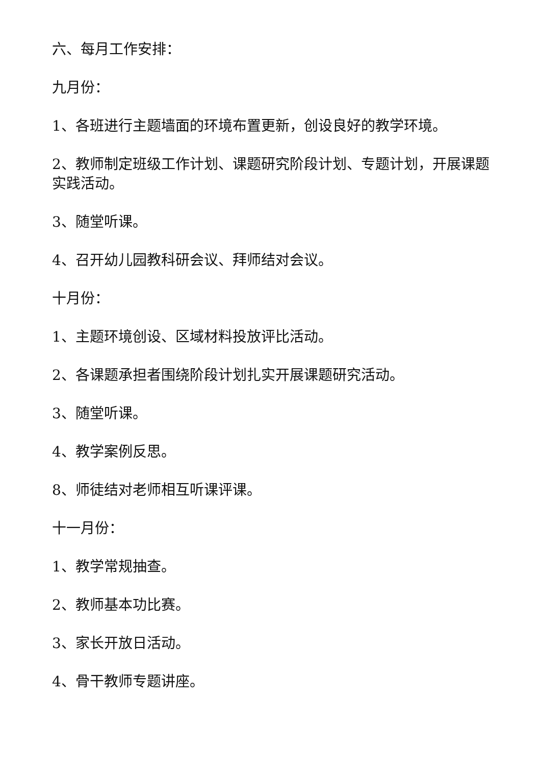六、每月工作安排：
九月份：
1、各班进行主题墙面的环境布置更新，创设良好的教学环境。
2、教师制定班级工作计划、课题研究阶段计划、专题计划，开展课题实践活动。
3、随堂听课。
4、召开幼儿园教科研会议、拜师结对会议。
十月份：
1、主题环境创设、区域材料投放评比活动。
2、各课题承担者围绕阶段计划扎实开展课题研究活动。
3、随堂听课。
4、教学案例反思。
8、师徒结对老师相互听课评课。
十一月份：
1、教学常规抽查。
2、教师基本功比赛。
3、家长开放日活动。
4、骨干教师专题讲座。